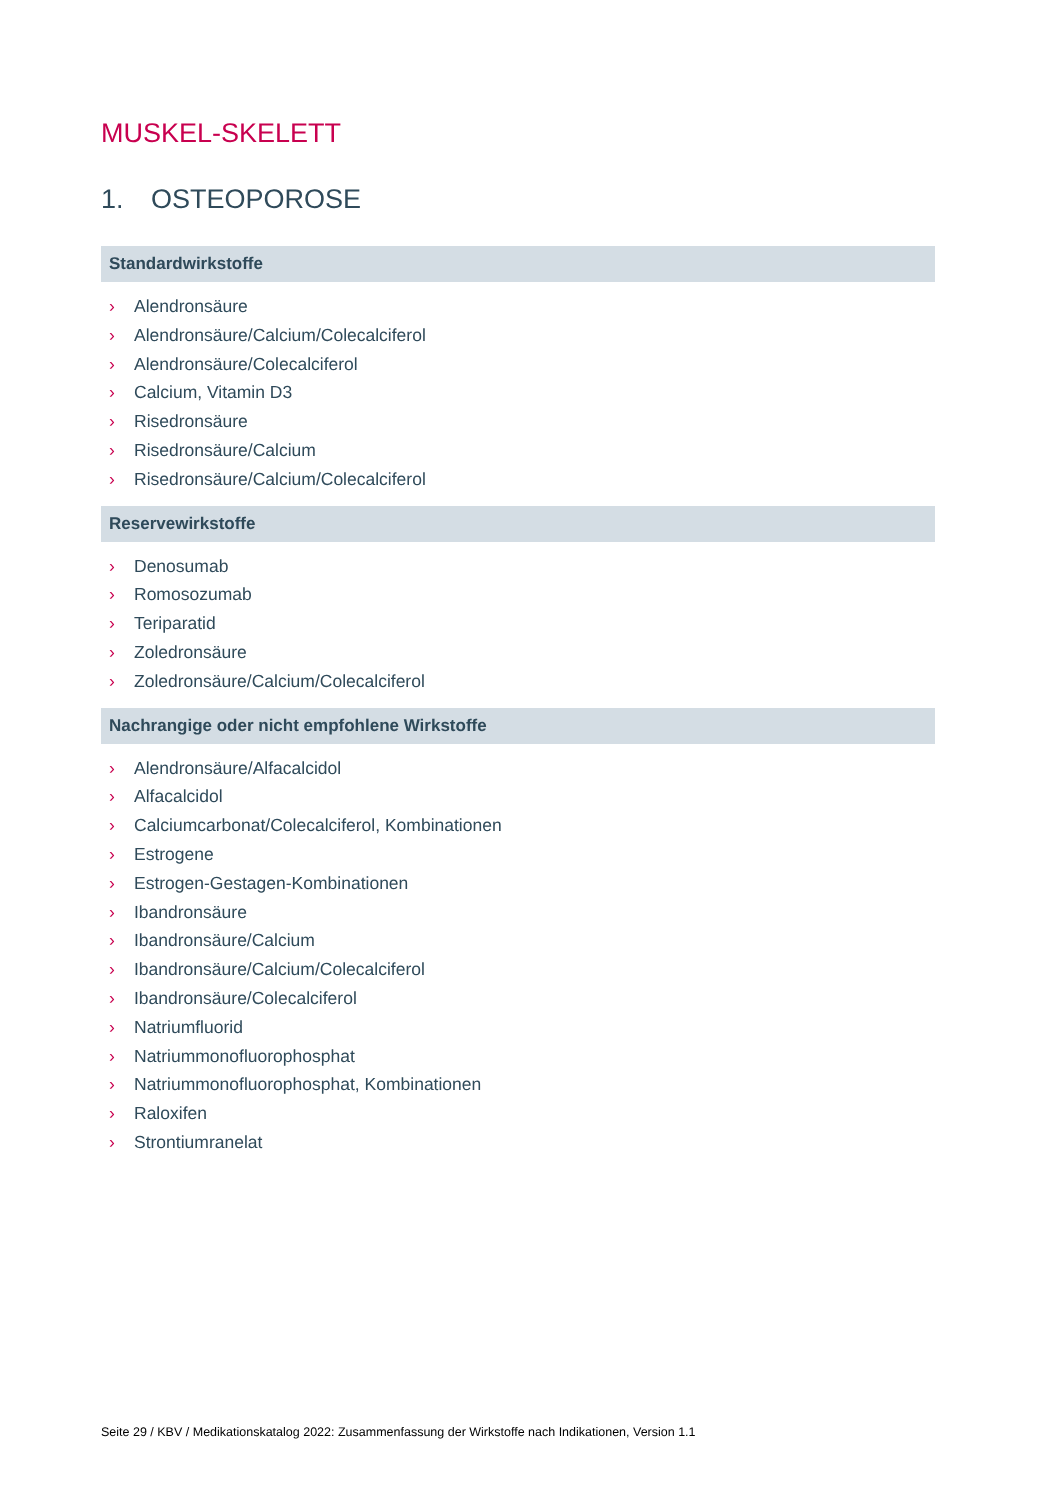MUSKEL-SKELETT
1. OSTEOPOROSE
Standardwirkstoffe
› Alendronsäure
› Alendronsäure/Calcium/Colecalciferol
› Alendronsäure/Colecalciferol
› Calcium, Vitamin D3
› Risedronsäure
› Risedronsäure/Calcium
› Risedronsäure/Calcium/Colecalciferol
Reservewirkstoffe
› Denosumab
› Romosozumab
› Teriparatid
› Zoledronsäure
› Zoledronsäure/Calcium/Colecalciferol
Nachrangige oder nicht empfohlene Wirkstoffe
› Alendronsäure/Alfacalcidol
› Alfacalcidol
› Calciumcarbonat/Colecalciferol, Kombinationen
› Estrogene
› Estrogen-Gestagen-Kombinationen
› Ibandronsäure
› Ibandronsäure/Calcium
› Ibandronsäure/Calcium/Colecalciferol
› Ibandronsäure/Colecalciferol
› Natriumfluorid
› Natriummonofluorophosphat
› Natriummonofluorophosphat, Kombinationen
› Raloxifen
› Strontiumranelat
Seite 29 / KBV / Medikationskatalog 2022: Zusammenfassung der Wirkstoffe nach Indikationen, Version 1.1